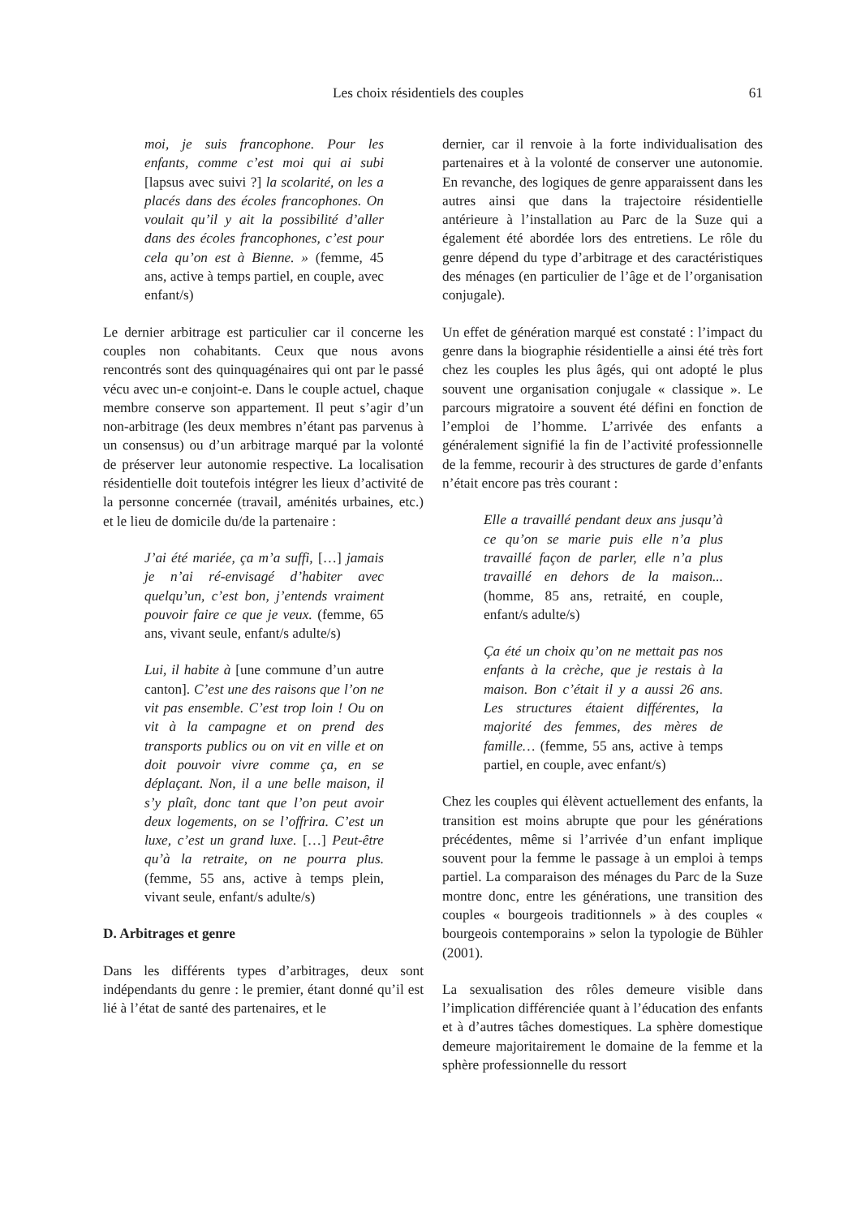Les choix résidentiels des couples 61
moi, je suis francophone. Pour les enfants, comme c’est moi qui ai subi [lapsus avec suivi ?] la scolarité, on les a placés dans des écoles francophones. On voulait qu’il y ait la possibilité d’aller dans des écoles francophones, c’est pour cela qu’on est à Bienne. » (femme, 45 ans, active à temps partiel, en couple, avec enfant/s)
Le dernier arbitrage est particulier car il concerne les couples non cohabitants. Ceux que nous avons rencontrés sont des quinquagénaires qui ont par le passé vécu avec un-e conjoint-e. Dans le couple actuel, chaque membre conserve son appartement. Il peut s’agir d’un non-arbitrage (les deux membres n’étant pas parvenus à un consensus) ou d’un arbitrage marqué par la volonté de préserver leur autonomie respective. La localisation résidentielle doit toutefois intégrer les lieux d’activité de la personne concernée (travail, aménités urbaines, etc.) et le lieu de domicile du/de la partenaire :
J’ai été mariée, ça m’a suffi, […] jamais je n’ai ré-envisagé d’habiter avec quelqu’un, c’est bon, j’entends vraiment pouvoir faire ce que je veux. (femme, 65 ans, vivant seule, enfant/s adulte/s)
Lui, il habite à [une commune d’un autre canton]. C’est une des raisons que l’on ne vit pas ensemble. C’est trop loin ! Ou on vit à la campagne et on prend des transports publics ou on vit en ville et on doit pouvoir vivre comme ça, en se déplaçant. Non, il a une belle maison, il s’y plaît, donc tant que l’on peut avoir deux logements, on se l’offrira. C’est un luxe, c’est un grand luxe. […] Peut-être qu’à la retraite, on ne pourra plus. (femme, 55 ans, active à temps plein, vivant seule, enfant/s adulte/s)
D. Arbitrages et genre
Dans les différents types d’arbitrages, deux sont indépendants du genre : le premier, étant donné qu’il est lié à l’état de santé des partenaires, et le
dernier, car il renvoie à la forte individualisation des partenaires et à la volonté de conserver une autonomie. En revanche, des logiques de genre apparaissent dans les autres ainsi que dans la trajectoire résidentielle antérieure à l’installation au Parc de la Suze qui a également été abordée lors des entretiens. Le rôle du genre dépend du type d’arbitrage et des caractéristiques des ménages (en particulier de l’âge et de l’organisation conjugale).
Un effet de génération marqué est constaté : l’impact du genre dans la biographie résidentielle a ainsi été très fort chez les couples les plus âgés, qui ont adopté le plus souvent une organisation conjugale « classique ». Le parcours migratoire a souvent été défini en fonction de l’emploi de l’homme. L’arrivée des enfants a généralement signifié la fin de l’activité professionnelle de la femme, recourir à des structures de garde d’enfants n’était encore pas très courant :
Elle a travaillé pendant deux ans jusqu’à ce qu’on se marie puis elle n’a plus travaillé façon de parler, elle n’a plus travaillé en dehors de la maison... (homme, 85 ans, retraité, en couple, enfant/s adulte/s)
Ça été un choix qu’on ne mettait pas nos enfants à la crèche, que je restais à la maison. Bon c’était il y a aussi 26 ans. Les structures étaient différentes, la majorité des femmes, des mères de famille… (femme, 55 ans, active à temps partiel, en couple, avec enfant/s)
Chez les couples qui élèvent actuellement des enfants, la transition est moins abrupte que pour les générations précédentes, même si l’arrivée d’un enfant implique souvent pour la femme le passage à un emploi à temps partiel. La comparaison des ménages du Parc de la Suze montre donc, entre les générations, une transition des couples « bourgeois traditionnels » à des couples « bourgeois contemporains » selon la typologie de Bühler (2001).
La sexualisation des rôles demeure visible dans l’implication différenciée quant à l’éducation des enfants et à d’autres tâches domestiques. La sphère domestique demeure majoritairement le domaine de la femme et la sphère professionnelle du ressort